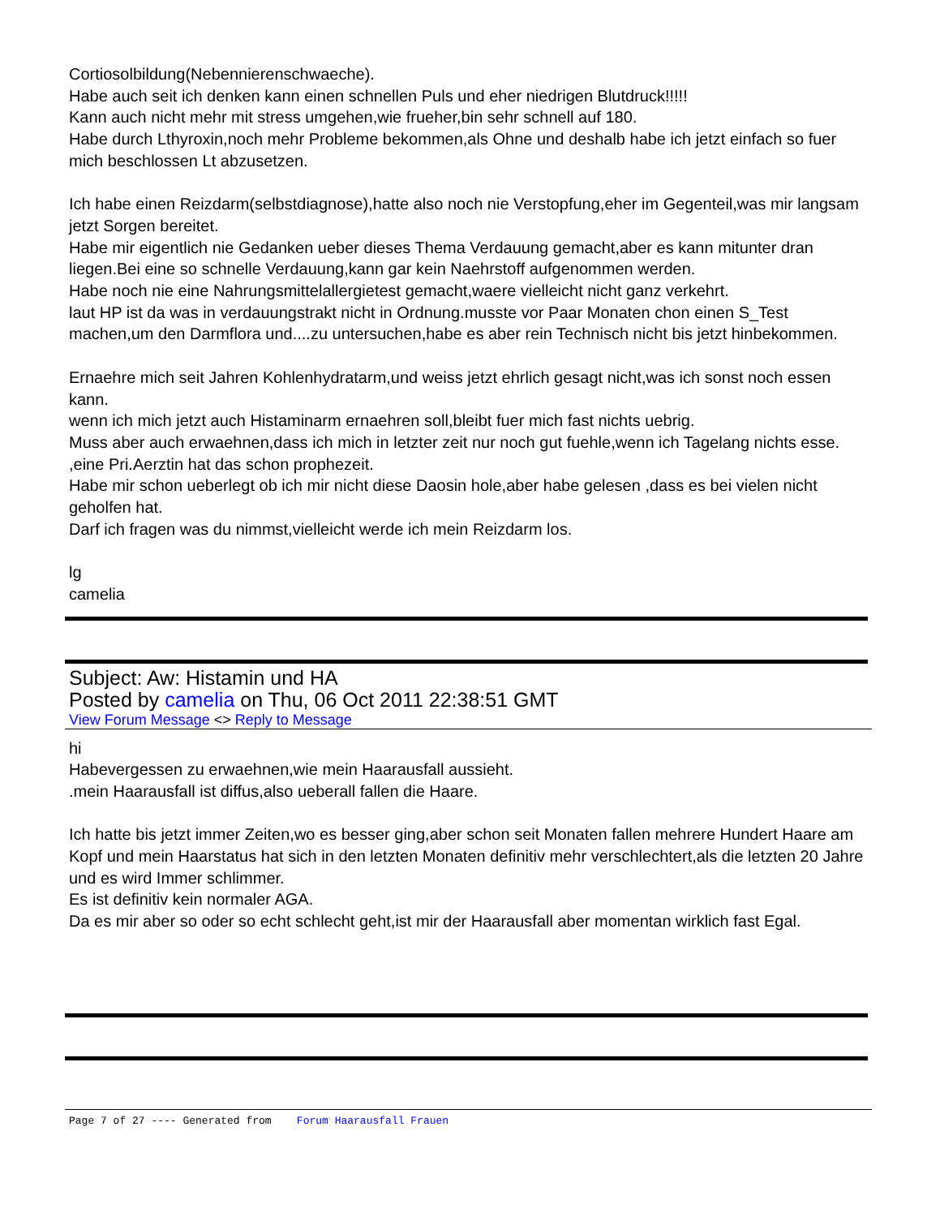Cortiosolbildung(Nebennierenschwaeche).
Habe auch seit ich denken kann einen schnellen Puls und eher niedrigen Blutdruck!!!!!
Kann auch nicht mehr mit stress umgehen,wie frueher,bin sehr schnell auf 180.
Habe durch Lthyroxin,noch mehr Probleme bekommen,als Ohne und deshalb habe ich jetzt einfach so fuer mich beschlossen Lt abzusetzen.
Ich habe einen Reizdarm(selbstdiagnose),hatte also noch nie Verstopfung,eher im Gegenteil,was mir langsam jetzt Sorgen bereitet.
Habe mir eigentlich nie Gedanken ueber dieses Thema Verdauung gemacht,aber es kann mitunter dran liegen.Bei eine so schnelle Verdauung,kann gar kein Naehrstoff aufgenommen werden.
Habe noch nie eine Nahrungsmittelallergietest gemacht,waere vielleicht nicht ganz verkehrt.
laut HP ist da was in verdauungstrakt nicht in Ordnung.musste vor Paar Monaten chon einen S_Test machen,um den Darmflora und....zu untersuchen,habe es aber rein Technisch nicht bis jetzt hinbekommen.
Ernaehre mich seit Jahren Kohlenhydratarm,und weiss jetzt ehrlich gesagt nicht,was ich sonst noch essen kann.
wenn ich mich jetzt auch Histaminarm ernaehren soll,bleibt fuer mich fast nichts uebrig.
Muss aber auch erwaehnen,dass ich mich in letzter zeit nur noch gut fuehle,wenn ich Tagelang nichts esse. ,eine Pri.Aerztin hat das schon prophezeit.
Habe mir schon ueberlegt ob ich mir nicht diese Daosin hole,aber habe gelesen ,dass es bei vielen nicht geholfen hat.
Darf ich fragen was du nimmst,vielleicht werde ich mein Reizdarm los.
lg
camelia
Subject: Aw: Histamin und HA
Posted by camelia on Thu, 06 Oct 2011 22:38:51 GMT
View Forum Message <> Reply to Message
hi
Habevergessen zu erwaehnen,wie mein Haarausfall aussieht.
.mein Haarausfall ist diffus,also ueberall fallen die Haare.
Ich hatte bis jetzt immer Zeiten,wo es besser ging,aber schon seit Monaten fallen mehrere Hundert Haare am Kopf und mein Haarstatus hat sich in den letzten Monaten definitiv mehr verschlechtert,als die letzten 20 Jahre und es wird Immer schlimmer.
Es ist definitiv kein normaler AGA.
Da es mir aber so oder so echt schlecht geht,ist mir der Haarausfall aber momentan wirklich fast Egal.
Page 7 of 27 ---- Generated from Forum Haarausfall Frauen